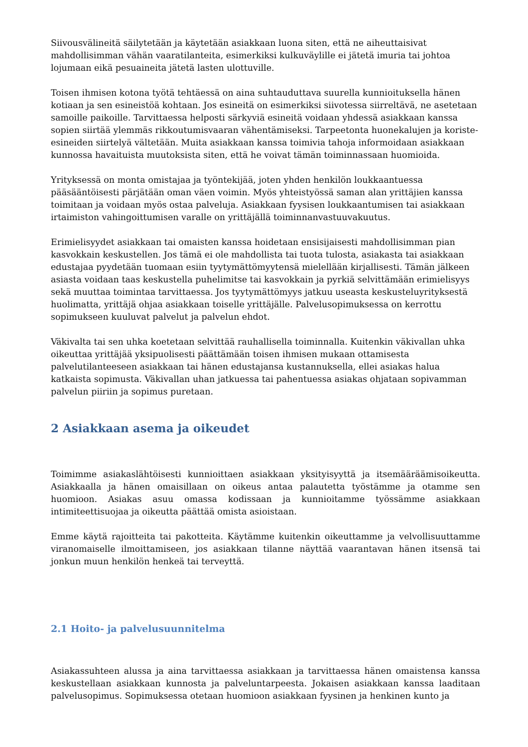Siivousvälineitä säilytetään ja käytetään asiakkaan luona siten, että ne aiheuttaisivat mahdollisimman vähän vaaratilanteita, esimerkiksi kulkuväylille ei jätetä imuria tai johtoa lojumaan eikä pesuaineita jätetä lasten ulottuville.
Toisen ihmisen kotona työtä tehtäessä on aina suhtauduttava suurella kunnioituksella hänen kotiaan ja sen esineistöä kohtaan. Jos esineitä on esimerkiksi siivotessa siirreltävä, ne asetetaan samoille paikoille. Tarvittaessa helposti särkyviä esineitä voidaan yhdessä asiakkaan kanssa sopien siirtää ylemmäs rikkoutumisvaaran vähentämiseksi. Tarpeetonta huonekalujen ja koriste-esineiden siirtelyä vältetään. Muita asiakkaan kanssa toimivia tahoja informoidaan asiakkaan kunnossa havaituista muutoksista siten, että he voivat tämän toiminnassaan huomioida.
Yrityksessä on monta omistajaa ja työntekijää, joten yhden henkilön loukkaantuessa pääsääntöisesti pärjätään oman väen voimin. Myös yhteistyössä saman alan yrittäjien kanssa toimitaan ja voidaan myös ostaa palveluja. Asiakkaan fyysisen loukkaantumisen tai asiakkaan irtaimiston vahingoittumisen varalle on yrittäjällä toiminnanvastuuvakuutus.
Erimielisyydet asiakkaan tai omaisten kanssa hoidetaan ensisijaisesti mahdollisimman pian kasvokkain keskustellen. Jos tämä ei ole mahdollista tai tuota tulosta, asiakasta tai asiakkaan edustajaa pyydetään tuomaan esiin tyytymättömyytensä mielellään kirjallisesti. Tämän jälkeen asiasta voidaan taas keskustella puhelimitse tai kasvokkain ja pyrkiä selvittämään erimielisyys sekä muuttaa toimintaa tarvittaessa. Jos tyytymättömyys jatkuu useasta keskusteluyrityksestä huolimatta, yrittäjä ohjaa asiakkaan toiselle yrittäjälle. Palvelusopimuksessa on kerrottu sopimukseen kuuluvat palvelut ja palvelun ehdot.
Väkivalta tai sen uhka koetetaan selvittää rauhallisella toiminnalla. Kuitenkin väkivallan uhka oikeuttaa yrittäjää yksipuolisesti päättämään toisen ihmisen mukaan ottamisesta palvelutilanteeseen asiakkaan tai hänen edustajansa kustannuksella, ellei asiakas halua katkaista sopimusta. Väkivallan uhan jatkuessa tai pahentuessa asiakas ohjataan sopivamman palvelun piiriin ja sopimus puretaan.
2 Asiakkaan asema ja oikeudet
Toimimme asiakaslähtöisesti kunnioittaen asiakkaan yksityisyyttä ja itsemääräämisoikeutta. Asiakkaalla ja hänen omaisillaan on oikeus antaa palautetta työstämme ja otamme sen huomioon. Asiakas asuu omassa kodissaan ja kunnioitamme työssämme asiakkaan intimiteettisuojaa ja oikeutta päättää omista asioistaan.
Emme käytä rajoitteita tai pakotteita. Käytämme kuitenkin oikeuttamme ja velvollisuuttamme viranomaiselle ilmoittamiseen, jos asiakkaan tilanne näyttää vaarantavan hänen itsensä tai jonkun muun henkilön henkeä tai terveyttä.
2.1 Hoito- ja palvelusuunnitelma
Asiakassuhteen alussa ja aina tarvittaessa asiakkaan ja tarvittaessa hänen omaistensa kanssa keskustellaan asiakkaan kunnosta ja palveluntarpeesta. Jokaisen asiakkaan kanssa laaditaan palvelusopimus. Sopimuksessa otetaan huomioon asiakkaan fyysinen ja henkinen kunto ja